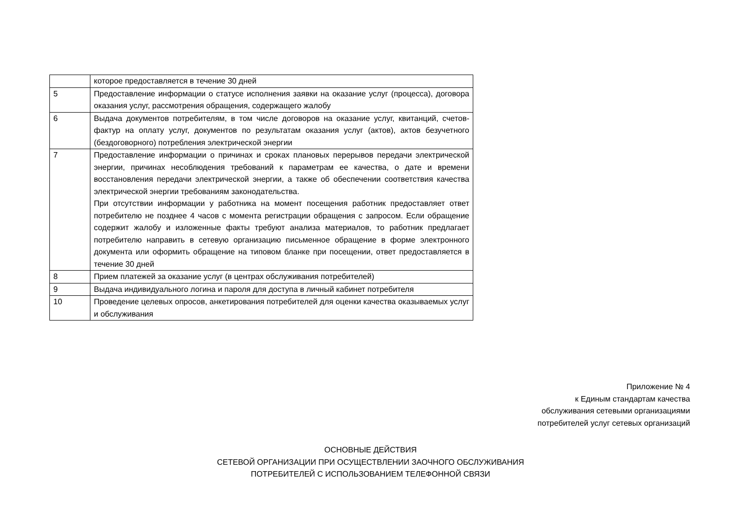| | которое предоставляется в течение 30 дней |
| 5 | Предоставление информации о статусе исполнения заявки на оказание услуг (процесса), договора оказания услуг, рассмотрения обращения, содержащего жалобу |
| 6 | Выдача документов потребителям, в том числе договоров на оказание услуг, квитанций, счетов-фактур на оплату услуг, документов по результатам оказания услуг (актов), актов безучетного (бездоговорного) потребления электрической энергии |
| 7 | Предоставление информации о причинах и сроках плановых перерывов передачи электрической энергии, причинах несоблюдения требований к параметрам ее качества, о дате и времени восстановления передачи электрической энергии, а также об обеспечении соответствия качества электрической энергии требованиям законодательства. При отсутствии информации у работника на момент посещения работник предоставляет ответ потребителю не позднее 4 часов с момента регистрации обращения с запросом. Если обращение содержит жалобу и изложенные факты требуют анализа материалов, то работник предлагает потребителю направить в сетевую организацию письменное обращение в форме электронного документа или оформить обращение на типовом бланке при посещении, ответ предоставляется в течение 30 дней |
| 8 | Прием платежей за оказание услуг (в центрах обслуживания потребителей) |
| 9 | Выдача индивидуального логина и пароля для доступа в личный кабинет потребителя |
| 10 | Проведение целевых опросов, анкетирования потребителей для оценки качества оказываемых услуг и обслуживания |
Приложение № 4
к Единым стандартам качества
обслуживания сетевыми организациями
потребителей услуг сетевых организаций
ОСНОВНЫЕ ДЕЙСТВИЯ
СЕТЕВОЙ ОРГАНИЗАЦИИ ПРИ ОСУЩЕСТВЛЕНИИ ЗАОЧНОГО ОБСЛУЖИВАНИЯ
ПОТРЕБИТЕЛЕЙ С ИСПОЛЬЗОВАНИЕМ ТЕЛЕФОННОЙ СВЯЗИ